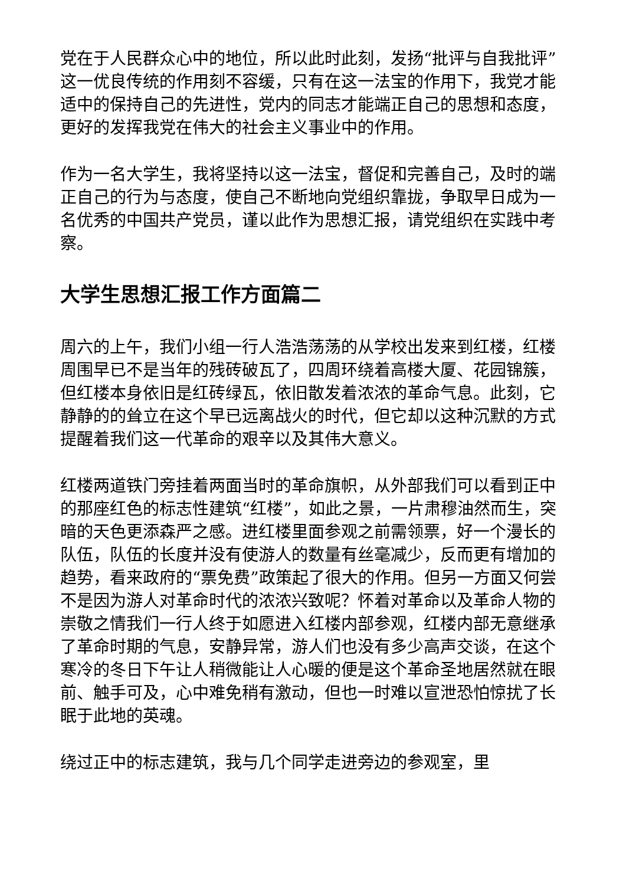党在于人民群众心中的地位，所以此时此刻，发扬“批评与自我批评” 这一优良传统的作用刻不容缓，只有在这一法宝的作用下，我党才能适中的保持自己的先进性，党内的同志才能端正自己的思想和态度，更好的发挥我党在伟大的社会主义事业中的作用。
作为一名大学生，我将坚持以这一法宝，督促和完善自己，及时的端正自己的行为与态度，使自己不断地向党组织靠拢，争取早日成为一名优秀的中国共产党员，谨以此作为思想汇报，请党组织在实践中考察。
大学生思想汇报工作方面篇二
周六的上午，我们小组一行人浩浩荡荡的从学校出发来到红楼，红楼周围早已不是当年的残砖破瓦了，四周环绕着高楼大厦、花园锦簇，但红楼本身依旧是红砖绿瓦，依旧散发着浓浓的革命气息。此刻，它静静的的耸立在这个早已远离战火的时代，但它却以这种沉默的方式提醒着我们这一代革命的艰辛以及其伟大意义。
红楼两道铁门旁挂着两面当时的革命旗帜，从外部我们可以看到正中的那座红色的标志性建筑“红楼”，如此之景，一片肃穆油然而生，突暗的天色更添森严之感。进红楼里面参观之前需领票，好一个漫长的队伍，队伍的长度并没有使游人的数量有丝毫减少，反而更有增加的趋势，看来政府的“票免费”政策起了很大的作用。但另一方面又何尝不是因为游人对革命时代的浓浓兴致呢？怀着对革命以及革命人物的崇敬之情我们一行人终于如愿进入红楼内部参观，红楼内部无意继承了革命时期的气息，安静异常，游人们也没有多少高声交谈，在这个寒冷的冬日下午让人稍微能让人心暖的便是这个革命圣地居然就在眼前、触手可及，心中难免稍有激动，但也一时难以宣泄恐怕惊扰了长眠于此地的英魂。
绕过正中的标志建筑，我与几个同学走进旁边的参观室，里